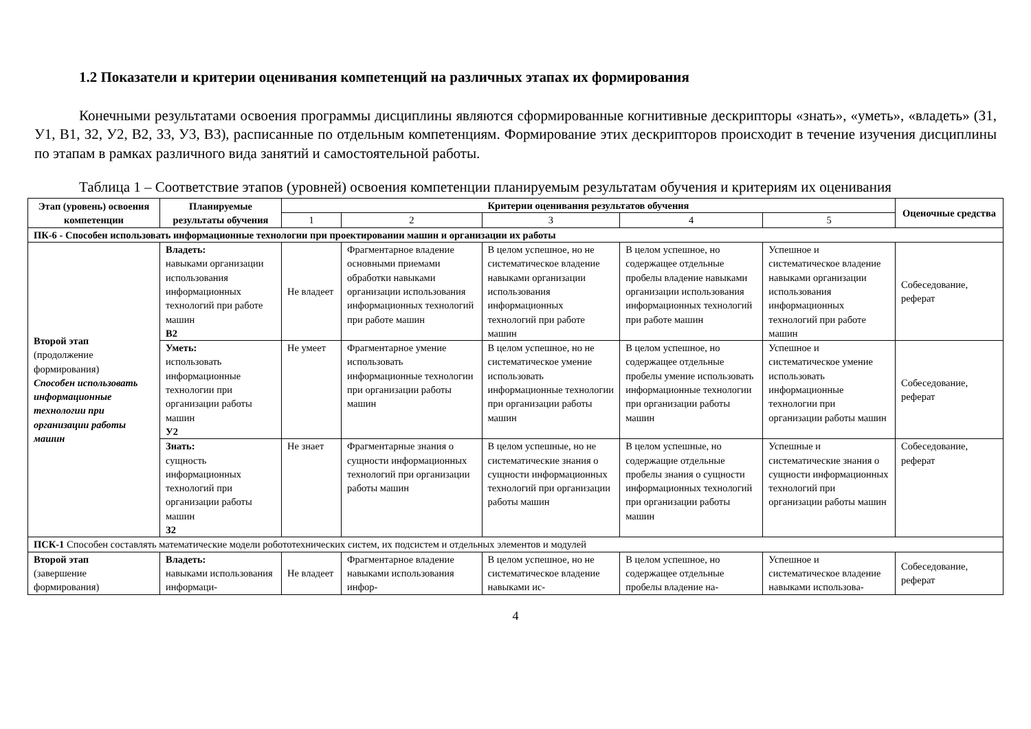1.2 Показатели и критерии оценивания компетенций на различных этапах их формирования
Конечными результатами освоения программы дисциплины являются сформированные когнитивные дескрипторы «знать», «уметь», «владеть» (З1, У1, В1, З2, У2, В2, З3, У3, В3), расписанные по отдельным компетенциям. Формирование этих дескрипторов происходит в течение изучения дисциплины по этапам в рамках различного вида занятий и самостоятельной работы.
Таблица 1 – Соответствие этапов (уровней) освоения компетенции планируемым результатам обучения и критериям их оценивания
| Этап (уровень) освоения компетенции | Планируемые результаты обучения | Критерии оценивания результатов обучения | | | | | Оценочные средства |
| --- | --- | --- | --- | --- | --- | --- | --- |
| | | 1 | 2 | 3 | 4 | 5 | |
| ПК-6 - Способен использовать информационные технологии при проектировании машин и организации их работы | | | | | | | |
| Второй этап (продолжение формирования) Способен использовать информационные технологии при организации работы машин | Владеть: навыками организации использования информационных технологий при работе машин В2 | Не владеет | Фрагментарное владение основными приемами обработки навыками организации использования информационных технологий при работе машин | В целом успешное, но не систематическое владение навыками организации использования информационных технологий при работе машин | В целом успешное, но содержащее отдельные пробелы владение навыками организации использования информационных технологий при работе машин | Успешное и систематическое владение навыками организации использования информационных технологий при работе машин | Собеседование, реферат |
| | Уметь: использовать информационные технологии при организации работы машин У2 | Не умеет | Фрагментарное умение использовать информационные технологии при организации работы машин | В целом успешное, но не систематическое умение использовать информационные технологии при организации работы машин | В целом успешное, но содержащее отдельные пробелы умение использовать информационные технологии при организации работы машин | Успешное и систематическое умение использовать информационные технологии при организации работы машин | Собеседование, реферат |
| | Знать: сущность информационных технологий при организации работы машин З2 | Не знает | Фрагментарные знания о сущности информационных технологий при организации работы машин | В целом успешные, но не систематические знания о сущности информационных технологий при организации работы машин | В целом успешные, но содержащие отдельные пробелы знания о сущности информационных технологий при организации работы машин | Успешные и систематические знания о сущности информационных технологий при организации работы машин | Собеседование, реферат |
| ПСК-1 Способен составлять математические модели робототехнических систем, их подсистем и отдельных элементов и модулей | | | | | | | |
| Второй этап (завершение формирования) | Владеть: навыками использования информаци- | Не владеет | Фрагментарное владение навыками использования инфор- | В целом успешное, но не систематическое владение навыками ис- | В целом успешное, но содержащее отдельные пробелы владение на- | Успешное и систематическое владение навыками использова- | Собеседование, реферат |
4